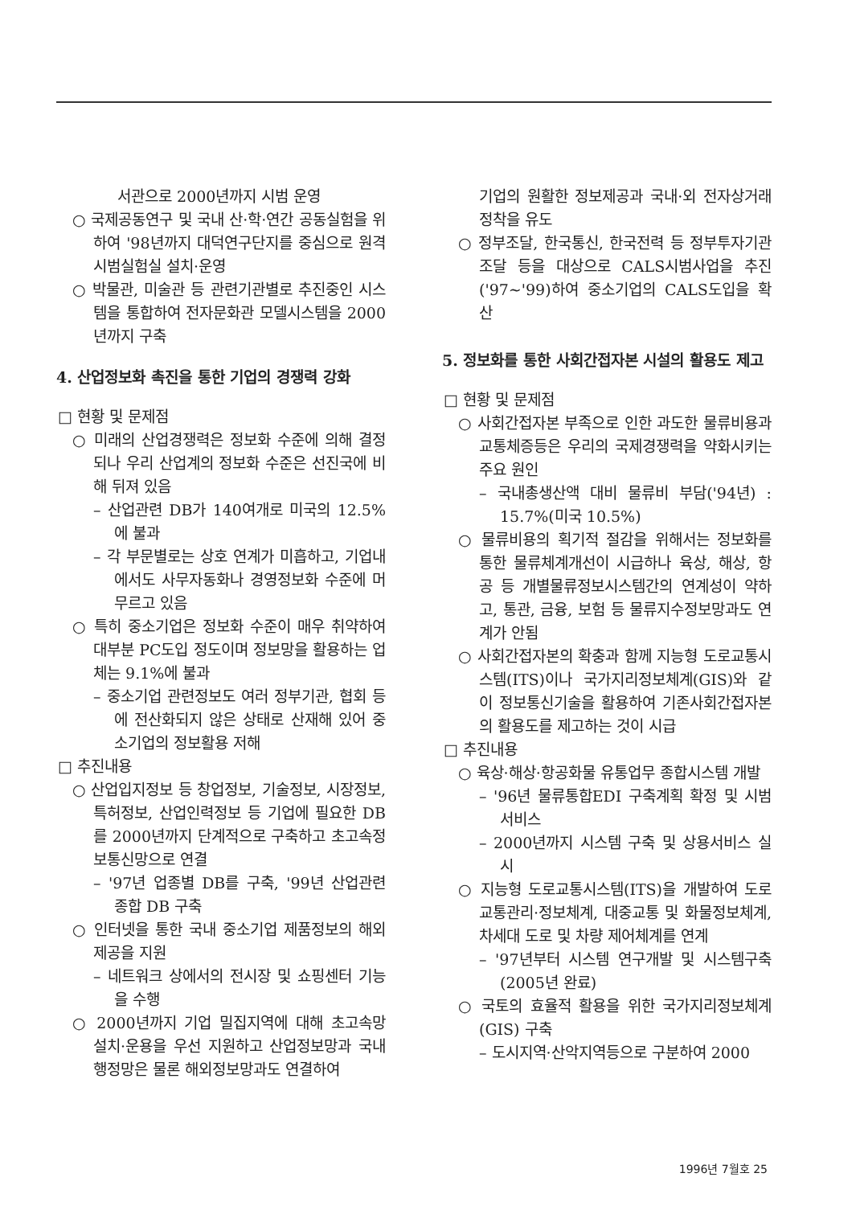서관으로 2000년까지 시범 운영
○ 국제공동연구 및 국내 산·학·연간 공동실험을 위하여 '98년까지 대덕연구단지를 중심으로 원격시범실험실 설치·운영
○ 박물관, 미술관 등 관련기관별로 추진중인 시스템을 통합하여 전자문화관 모델시스템을 2000년까지 구축
4. 산업정보화 촉진을 통한 기업의 경쟁력 강화
□ 현황 및 문제점
○ 미래의 산업경쟁력은 정보화 수준에 의해 결정되나 우리 산업계의 정보화 수준은 선진국에 비해 뒤져 있음
– 산업관련 DB가 140여개로 미국의 12.5%에 불과
– 각 부문별로는 상호 연계가 미흡하고, 기업내에서도 사무자동화나 경영정보화 수준에 머무르고 있음
○ 특히 중소기업은 정보화 수준이 매우 취약하여 대부분 PC도입 정도이며 정보망을 활용하는 업체는 9.1%에 불과
– 중소기업 관련정보도 여러 정부기관, 협회 등에 전산화되지 않은 상태로 산재해 있어 중소기업의 정보활용 저해
□ 추진내용
○ 산업입지정보 등 창업정보, 기술정보, 시장정보, 특허정보, 산업인력정보 등 기업에 필요한 DB를 2000년까지 단계적으로 구축하고 초고속정보통신망으로 연결
– '97년 업종별 DB를 구축, '99년 산업관련 종합 DB 구축
○ 인터넷을 통한 국내 중소기업 제품정보의 해외 제공을 지원
– 네트워크 상에서의 전시장 및 쇼핑센터 기능을 수행
○ 2000년까지 기업 밀집지역에 대해 초고속망 설치·운용을 우선 지원하고 산업정보망과 국내행정망은 물론 해외정보망과도 연결하여
기업의 원활한 정보제공과 국내·외 전자상거래정착을 유도
○ 정부조달, 한국통신, 한국전력 등 정부투자기관 조달 등을 대상으로 CALS시범사업을 추진('97~'99)하여 중소기업의 CALS도입을 확산
5. 정보화를 통한 사회간접자본 시설의 활용도 제고
□ 현황 및 문제점
○ 사회간접자본 부족으로 인한 과도한 물류비용과 교통체증등은 우리의 국제경쟁력을 약화시키는 주요 원인
– 국내총생산액 대비 물류비 부담('94년) : 15.7%(미국 10.5%)
○ 물류비용의 획기적 절감을 위해서는 정보화를 통한 물류체계개선이 시급하나 육상, 해상, 항공 등 개별물류정보시스템간의 연계성이 약하고, 통관, 금융, 보험 등 물류지수정보망과도 연계가 안됨
○ 사회간접자본의 확충과 함께 지능형 도로교통시스템(ITS)이나 국가지리정보체계(GIS)와 같이 정보통신기술을 활용하여 기존사회간접자본의 활용도를 제고하는 것이 시급
□ 추진내용
○ 육상·해상·항공화물 유통업무 종합시스템 개발
– '96년 물류통합EDI 구축계획 확정 및 시범서비스
– 2000년까지 시스템 구축 및 상용서비스 실시
○ 지능형 도로교통시스템(ITS)을 개발하여 도로교통관리·정보체계, 대중교통 및 화물정보체계, 차세대 도로 및 차량 제어체계를 연계
– '97년부터 시스템 연구개발 및 시스템구축(2005년 완료)
○ 국토의 효율적 활용을 위한 국가지리정보체계(GIS) 구축
– 도시지역·산악지역등으로 구분하여 2000
1996년 7월호 25